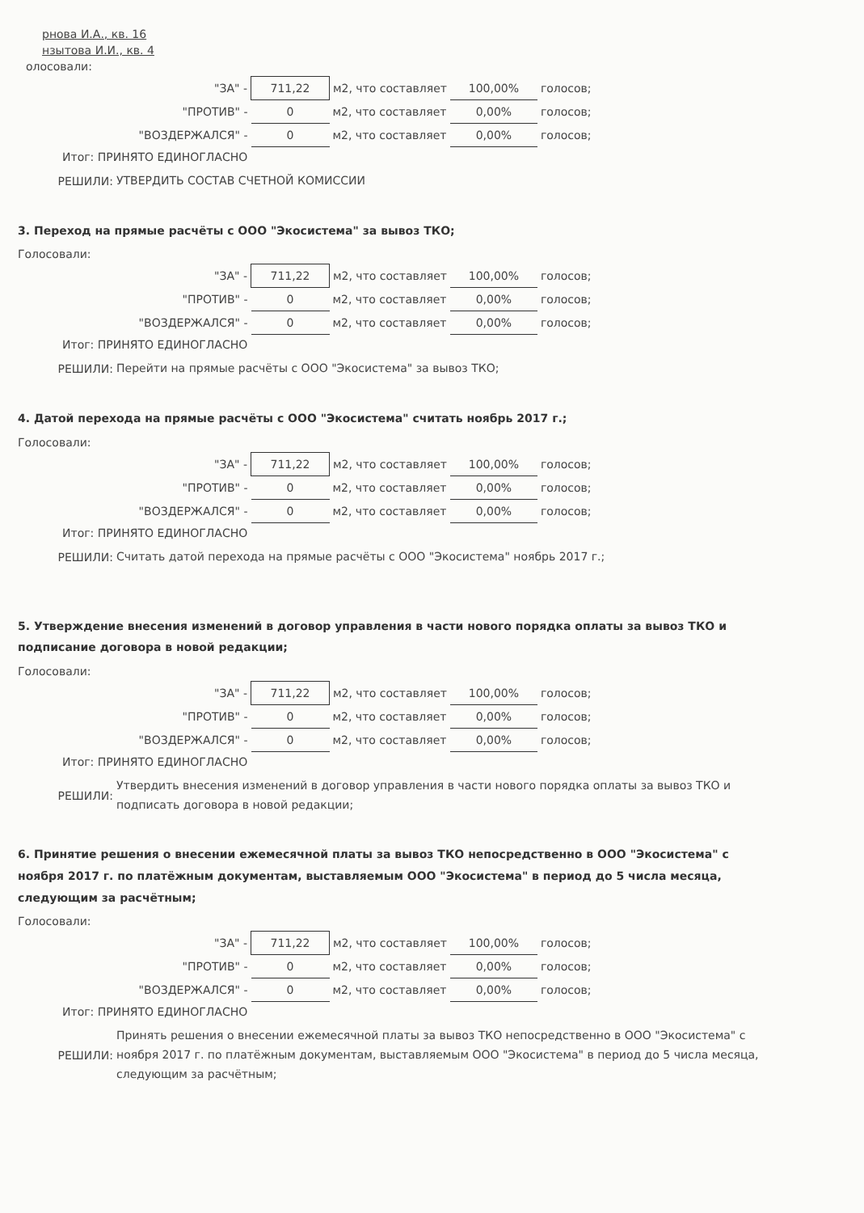рнова И.А., кв. 16
нзытова И.И., кв. 4
олосовали:
| "ЗА" - | 711,22 | м2, что составляет | 100,00% | голосов; |
| "ПРОТИВ" - | 0 | м2, что составляет | 0,00% | голосов; |
| "ВОЗДЕРЖАЛСЯ" - | 0 | м2, что составляет | 0,00% | голосов; |
Итог: ПРИНЯТО ЕДИНОГЛАСНО
РЕШИЛИ:
УТВЕРДИТЬ СОСТАВ СЧЕТНОЙ КОМИССИИ
3. Переход на прямые расчёты с ООО "Экосистема" за вывоз ТКО;
Голосовали:
| "ЗА" - | 711,22 | м2, что составляет | 100,00% | голосов; |
| "ПРОТИВ" - | 0 | м2, что составляет | 0,00% | голосов; |
| "ВОЗДЕРЖАЛСЯ" - | 0 | м2, что составляет | 0,00% | голосов; |
Итог: ПРИНЯТО ЕДИНОГЛАСНО
РЕШИЛИ:
Перейти на прямые расчёты с ООО "Экосистема" за вывоз ТКО;
4. Датой перехода на прямые расчёты с ООО "Экосистема" считать ноябрь 2017 г.;
Голосовали:
| "ЗА" - | 711,22 | м2, что составляет | 100,00% | голосов; |
| "ПРОТИВ" - | 0 | м2, что составляет | 0,00% | голосов; |
| "ВОЗДЕРЖАЛСЯ" - | 0 | м2, что составляет | 0,00% | голосов; |
Итог: ПРИНЯТО ЕДИНОГЛАСНО
РЕШИЛИ:
Считать датой перехода на прямые расчёты с ООО "Экосистема" ноябрь 2017 г.;
5. Утверждение внесения изменений в договор управления в части нового порядка оплаты за вывоз ТКО и подписание договора в новой редакции;
Голосовали:
| "ЗА" - | 711,22 | м2, что составляет | 100,00% | голосов; |
| "ПРОТИВ" - | 0 | м2, что составляет | 0,00% | голосов; |
| "ВОЗДЕРЖАЛСЯ" - | 0 | м2, что составляет | 0,00% | голосов; |
Итог: ПРИНЯТО ЕДИНОГЛАСНО
РЕШИЛИ:
Утвердить внесения изменений в договор управления в части нового порядка оплаты за вывоз ТКО и подписать договора в новой редакции;
6. Принятие решения о внесении ежемесячной платы за вывоз ТКО непосредственно в ООО "Экосистема" с ноября 2017 г. по платёжным документам, выставляемым ООО "Экосистема" в период до 5 числа месяца, следующим за расчётным;
Голосовали:
| "ЗА" - | 711,22 | м2, что составляет | 100,00% | голосов; |
| "ПРОТИВ" - | 0 | м2, что составляет | 0,00% | голосов; |
| "ВОЗДЕРЖАЛСЯ" - | 0 | м2, что составляет | 0,00% | голосов; |
Итог: ПРИНЯТО ЕДИНОГЛАСНО
РЕШИЛИ:
Принять решения о внесении ежемесячной платы за вывоз ТКО непосредственно в ООО "Экосистема" с ноября 2017 г. по платёжным документам, выставляемым ООО "Экосистема" в период до 5 числа месяца, следующим за расчётным;